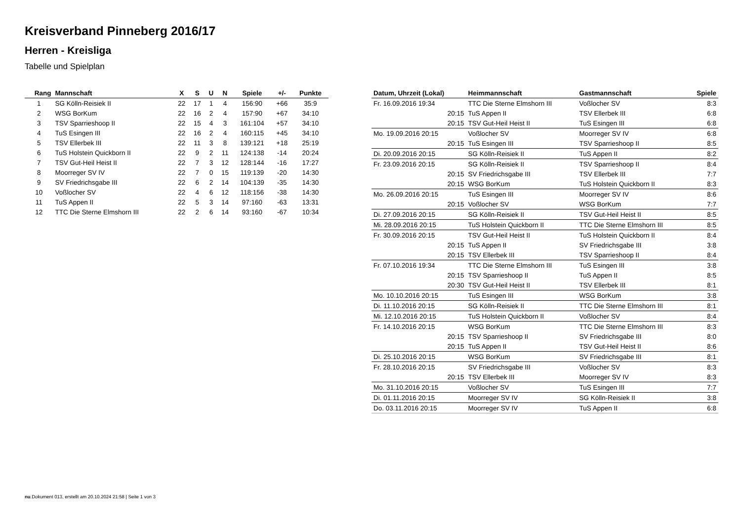Kreisverband Pinneberg 2016/17
Herren - Kreisliga
Tabelle und Spielplan
| Rang | Mannschaft | X | S | U | N | Spiele | +/- | Punkte |
| --- | --- | --- | --- | --- | --- | --- | --- | --- |
| 1 | SG Kölln-Reisiek II | 22 | 17 | 1 | 4 | 156:90 | +66 | 35:9 |
| 2 | WSG BorKum | 22 | 16 | 2 | 4 | 157:90 | +67 | 34:10 |
| 3 | TSV Sparrieshoop II | 22 | 15 | 4 | 3 | 161:104 | +57 | 34:10 |
| 4 | TuS Esingen III | 22 | 16 | 2 | 4 | 160:115 | +45 | 34:10 |
| 5 | TSV Ellerbek III | 22 | 11 | 3 | 8 | 139:121 | +18 | 25:19 |
| 6 | TuS Holstein Quickborn II | 22 | 9 | 2 | 11 | 124:138 | -14 | 20:24 |
| 7 | TSV Gut-Heil Heist II | 22 | 7 | 3 | 12 | 128:144 | -16 | 17:27 |
| 8 | Moorreger SV IV | 22 | 7 | 0 | 15 | 119:139 | -20 | 14:30 |
| 9 | SV Friedrichsgabe III | 22 | 6 | 2 | 14 | 104:139 | -35 | 14:30 |
| 10 | Voßlocher SV | 22 | 4 | 6 | 12 | 118:156 | -38 | 14:30 |
| 11 | TuS Appen II | 22 | 5 | 3 | 14 | 97:160 | -63 | 13:31 |
| 12 | TTC Die Sterne Elmshorn III | 22 | 2 | 6 | 14 | 93:160 | -67 | 10:34 |
| Datum, Uhrzeit (Lokal) | Heimmannschaft | Gastmannschaft | Spiele |
| --- | --- | --- | --- |
| Fr. 16.09.2016 19:34 | TTC Die Sterne Elmshorn III | Voßlocher SV | 8:3 |
| 20:15 | TuS Appen II | TSV Ellerbek III | 6:8 |
| 20:15 | TSV Gut-Heil Heist II | TuS Esingen III | 6:8 |
| Mo. 19.09.2016 20:15 | Voßlocher SV | Moorreger SV IV | 6:8 |
| 20:15 | TuS Esingen III | TSV Sparrieshoop II | 8:5 |
| Di. 20.09.2016 20:15 | SG Kölln-Reisiek II | TuS Appen II | 8:2 |
| Fr. 23.09.2016 20:15 | SG Kölln-Reisiek II | TSV Sparrieshoop II | 8:4 |
| 20:15 | SV Friedrichsgabe III | TSV Ellerbek III | 7:7 |
| 20:15 | WSG BorKum | TuS Holstein Quickborn II | 8:3 |
| Mo. 26.09.2016 20:15 | TuS Esingen III | Moorreger SV IV | 8:6 |
| 20:15 | Voßlocher SV | WSG BorKum | 7:7 |
| Di. 27.09.2016 20:15 | SG Kölln-Reisiek II | TSV Gut-Heil Heist II | 8:5 |
| Mi. 28.09.2016 20:15 | TuS Holstein Quickborn II | TTC Die Sterne Elmshorn III | 8:5 |
| Fr. 30.09.2016 20:15 | TSV Gut-Heil Heist II | TuS Holstein Quickborn II | 8:4 |
| 20:15 | TuS Appen II | SV Friedrichsgabe III | 3:8 |
| 20:15 | TSV Ellerbek III | TSV Sparrieshoop II | 8:4 |
| Fr. 07.10.2016 19:34 | TTC Die Sterne Elmshorn III | TuS Esingen III | 3:8 |
| 20:15 | TSV Sparrieshoop II | TuS Appen II | 8:5 |
| 20:30 | TSV Gut-Heil Heist II | TSV Ellerbek III | 8:1 |
| Mo. 10.10.2016 20:15 | TuS Esingen III | WSG BorKum | 3:8 |
| Di. 11.10.2016 20:15 | SG Kölln-Reisiek II | TTC Die Sterne Elmshorn III | 8:1 |
| Mi. 12.10.2016 20:15 | TuS Holstein Quickborn II | Voßlocher SV | 8:4 |
| Fr. 14.10.2016 20:15 | WSG BorKum | TTC Die Sterne Elmshorn III | 8:3 |
| 20:15 | TSV Sparrieshoop II | SV Friedrichsgabe III | 8:0 |
| 20:15 | TuS Appen II | TSV Gut-Heil Heist II | 8:6 |
| Di. 25.10.2016 20:15 | WSG BorKum | SV Friedrichsgabe III | 8:1 |
| Fr. 28.10.2016 20:15 | SV Friedrichsgabe III | Voßlocher SV | 8:3 |
| 20:15 | TSV Ellerbek III | Moorreger SV IV | 8:3 |
| Mo. 31.10.2016 20:15 | Voßlocher SV | TuS Esingen III | 7:7 |
| Di. 01.11.2016 20:15 | Moorreger SV IV | SG Kölln-Reisiek II | 3:8 |
| Do. 03.11.2016 20:15 | Moorreger SV IV | TuS Appen II | 6:8 |
nu.Dokument 013, erstellt am 20.10.2024 21:58 | Seite 1 von 3